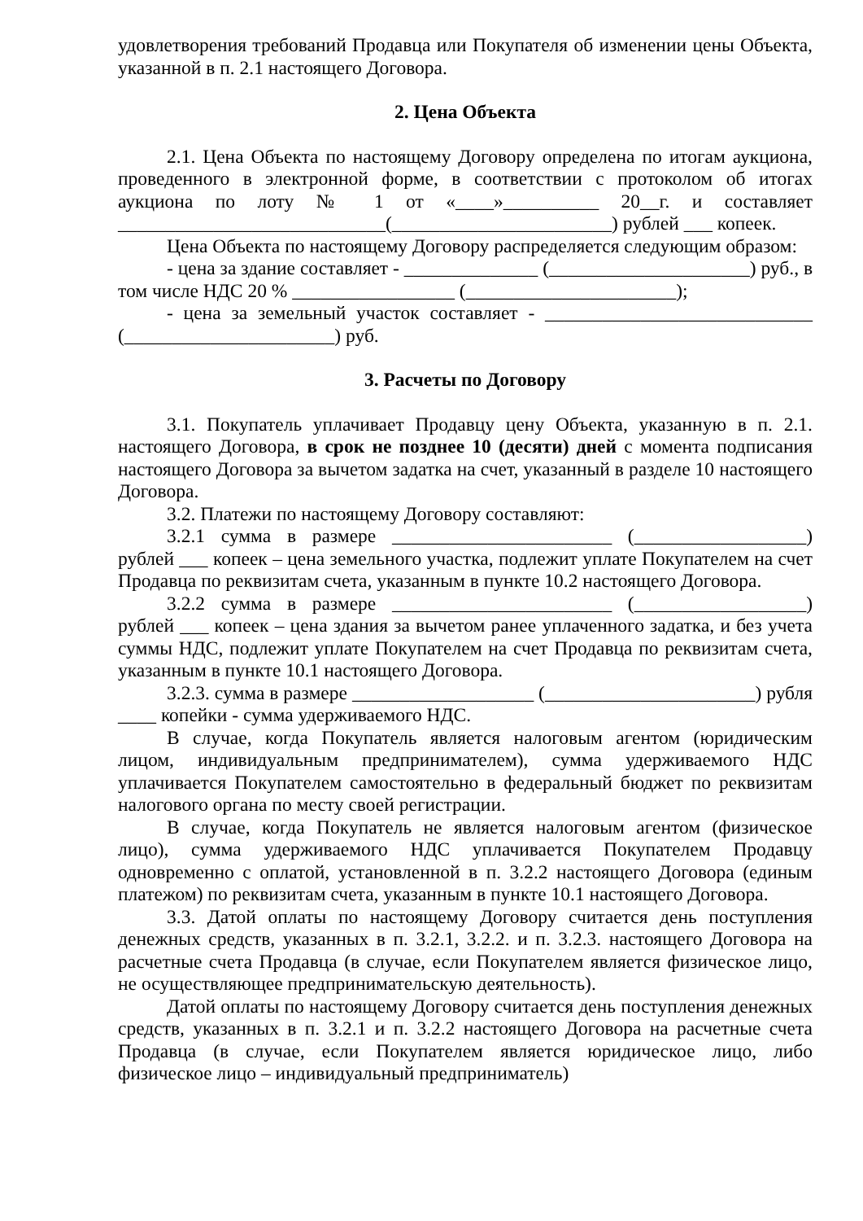удовлетворения требований Продавца или Покупателя об изменении цены Объекта, указанной в п. 2.1 настоящего Договора.
2. Цена Объекта
2.1. Цена Объекта по настоящему Договору определена по итогам аукциона, проведенного в электронной форме, в соответствии с протоколом об итогах аукциона по лоту № 1 от «____»__________ 20__г. и составляет ____________________________(_______________________) рублей ___ копеек.
Цена Объекта по настоящему Договору распределяется следующим образом:
- цена за здание составляет - ______________ (_____________________) руб., в том числе НДС 20 % _________________ (______________________);
- цена за земельный участок составляет - ____________________________ (______________________) руб.
3. Расчеты по Договору
3.1. Покупатель уплачивает Продавцу цену Объекта, указанную в п. 2.1. настоящего Договора, в срок не позднее 10 (десяти) дней с момента подписания настоящего Договора за вычетом задатка на счет, указанный в разделе 10 настоящего Договора.
3.2. Платежи по настоящему Договору составляют:
3.2.1 сумма в размере _______________________ (__________________) рублей ___ копеек – цена земельного участка, подлежит уплате Покупателем на счет Продавца по реквизитам счета, указанным в пункте 10.2 настоящего Договора.
3.2.2 сумма в размере _______________________ (__________________) рублей ___ копеек – цена здания за вычетом ранее уплаченного задатка, и без учета суммы НДС, подлежит уплате Покупателем на счет Продавца по реквизитам счета, указанным в пункте 10.1 настоящего Договора.
3.2.3. сумма в размере ___________________ (______________________) рубля ____ копейки - сумма удерживаемого НДС.
В случае, когда Покупатель является налоговым агентом (юридическим лицом, индивидуальным предпринимателем), сумма удерживаемого НДС уплачивается Покупателем самостоятельно в федеральный бюджет по реквизитам налогового органа по месту своей регистрации.
В случае, когда Покупатель не является налоговым агентом (физическое лицо), сумма удерживаемого НДС уплачивается Покупателем Продавцу одновременно с оплатой, установленной в п. 3.2.2 настоящего Договора (единым платежом) по реквизитам счета, указанным в пункте 10.1 настоящего Договора.
3.3. Датой оплаты по настоящему Договору считается день поступления денежных средств, указанных в п. 3.2.1, 3.2.2. и п. 3.2.3. настоящего Договора на расчетные счета Продавца (в случае, если Покупателем является физическое лицо, не осуществляющее предпринимательскую деятельность).
Датой оплаты по настоящему Договору считается день поступления денежных средств, указанных в п. 3.2.1 и п. 3.2.2 настоящего Договора на расчетные счета Продавца (в случае, если Покупателем является юридическое лицо, либо физическое лицо – индивидуальный предприниматель)